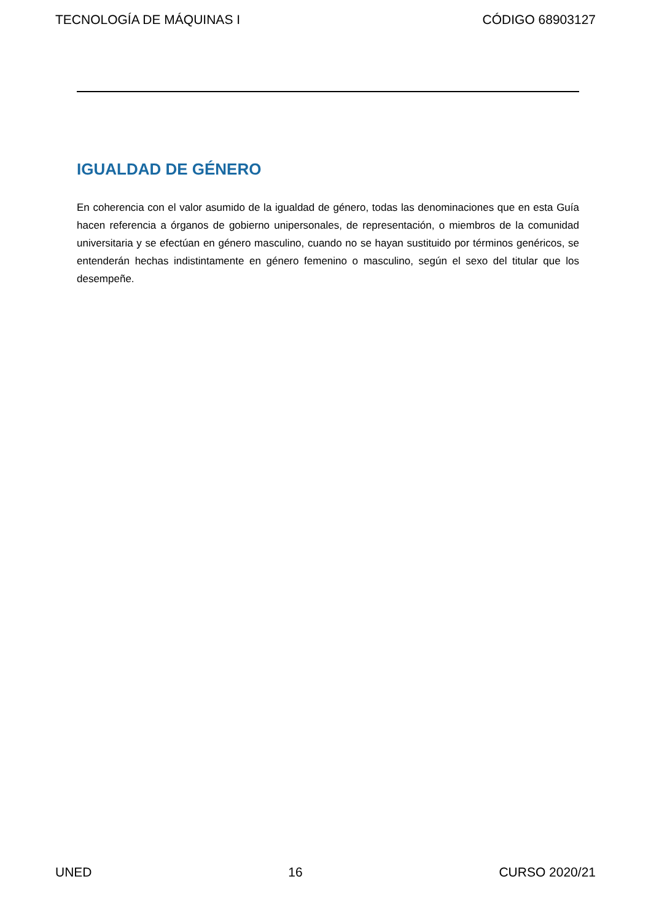TECNOLOGÍA DE MÁQUINAS I CÓDIGO 68903127
IGUALDAD DE GÉNERO
En coherencia con el valor asumido de la igualdad de género, todas las denominaciones que en esta Guía hacen referencia a órganos de gobierno unipersonales, de representación, o miembros de la comunidad universitaria y se efectúan en género masculino, cuando no se hayan sustituido por términos genéricos, se entenderán hechas indistintamente en género femenino o masculino, según el sexo del titular que los desempeñe.
UNED 16 CURSO 2020/21